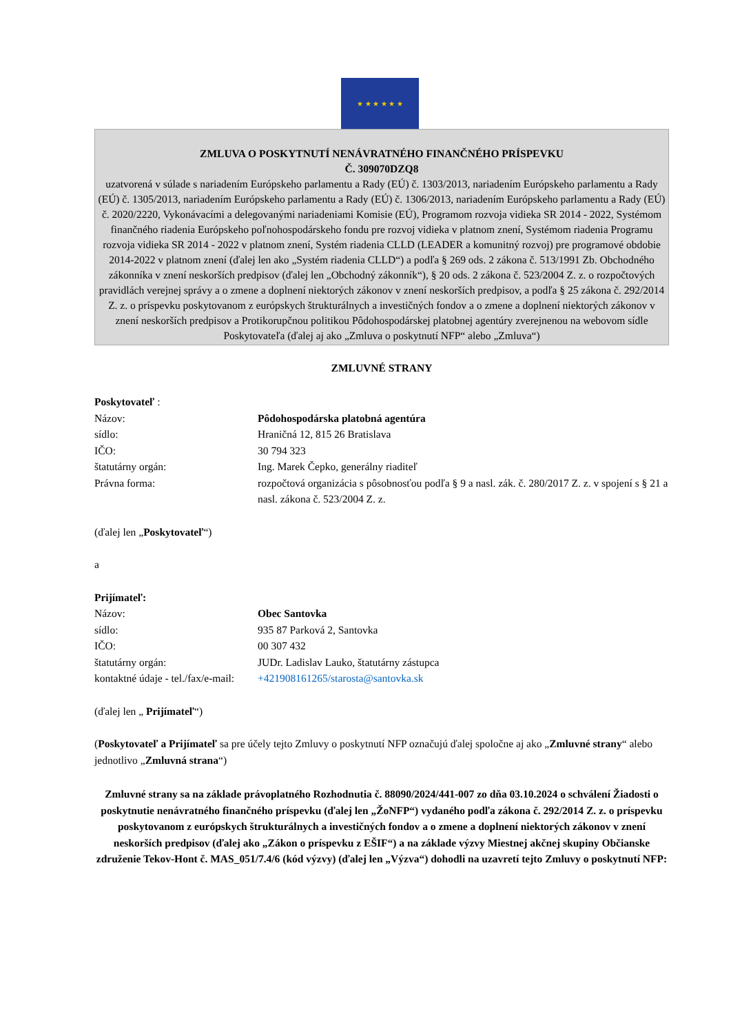★ ★ ★ ★ ★ ★
ZMLUVA O POSKYTNUTÍ NENÁVRATNÉHO FINANČNÉHO PRÍSPEVKU
Č. 309070DZQ8
uzatvorená v súlade s nariadením Európskeho parlamentu a Rady (EÚ) č. 1303/2013, nariadením Európskeho parlamentu a Rady (EÚ) č. 1305/2013, nariadením Európskeho parlamentu a Rady (EÚ) č. 1306/2013, nariadením Európskeho parlamentu a Rady (EÚ) č. 2020/2220, Vykonávacími a delegovanými nariadeniami Komisie (EÚ), Programom rozvoja vidieka SR 2014 - 2022, Systémom finančného riadenia Európskeho poľnohospodárskeho fondu pre rozvoj vidieka v platnom znení, Systémom riadenia Programu rozvoja vidieka SR 2014 - 2022 v platnom znení, Systém riadenia CLLD (LEADER a komunitný rozvoj) pre programové obdobie 2014-2022 v platnom znení (ďalej len ako „Systém riadenia CLLD“) a podľa § 269 ods. 2 zákona č. 513/1991 Zb. Obchodného zákonníka v znení neskorších predpisov (ďalej len „Obchodný zákonník“), § 20 ods. 2 zákona č. 523/2004 Z. z. o rozpočtových pravidlách verejnej správy a o zmene a doplnení niektorých zákonov v znení neskorších predpisov, a podľa § 25 zákona č. 292/2014 Z. z. o príspevku poskytovanom z európskych štrukturálnych a investičných fondov a o zmene a doplnení niektorých zákonov v znení neskorších predpisov a Protikorupčnou politikou Pôdohospodárskej platobnej agentúry zverejnenou na webovom sídle Poskytovateľa (ďalej aj ako „Zmluva o poskytnutí NFP“ alebo „Zmluva“)
ZMLUVNÉ STRANY
Poskytovateľ :
Názov: Pôdohospodárska platobná agentúra
sídlo: Hraničná 12, 815 26 Bratislava
IČO: 30 794 323
štatutárny orgán: Ing. Marek Čepko, generálny riaditeľ
Právna forma: rozpočtová organizácia s pôsobnosťou podľa § 9 a nasl. zák. č. 280/2017 Z. z. v spojení s § 21 a nasl. zákona č. 523/2004 Z. z.
(ďalej len „Poskytovateľ“)
a
Prijímateľ:
Názov: Obec Santovka
sídlo: 935 87 Parková 2, Santovka
IČO: 00 307 432
štatutárny orgán: JUDr. Ladislav Lauko, štatutárny zástupca
kontaktné údaje - tel./fax/e-mail:
+421908161265/starosta@santovka.sk
(ďalej len „ Prijímateľ“)
(Poskytovateľ a Prijímateľ sa pre účely tejto Zmluvy o poskytnutí NFP označujú ďalej spoločne aj ako „Zmluvné strany“ alebo jednotlivo „Zmluvná strana“)
Zmluvné strany sa na základe právoplatného Rozhodnutia č. 88090/2024/441-007 zo dňa 03.10.2024 o schválení Žiadosti o poskytnutie nenávratného finančného príspevku (ďalej len „ŽoNFP“) vydaného podľa zákona č. 292/2014 Z. z. o príspevku poskytovanom z európskych štrukturálnych a investičných fondov a o zmene a doplnení niektorých zákonov v znení neskorších predpisov (ďalej ako „Zákon o príspevku z EŠIF“) a na základe výzvy Miestnej akčnej skupiny Občianske združenie Tekov-Hont č. MAS_051/7.4/6 (kód výzvy) (ďalej len „Výzva“) dohodli na uzavretí tejto Zmluvy o poskytnutí NFP: